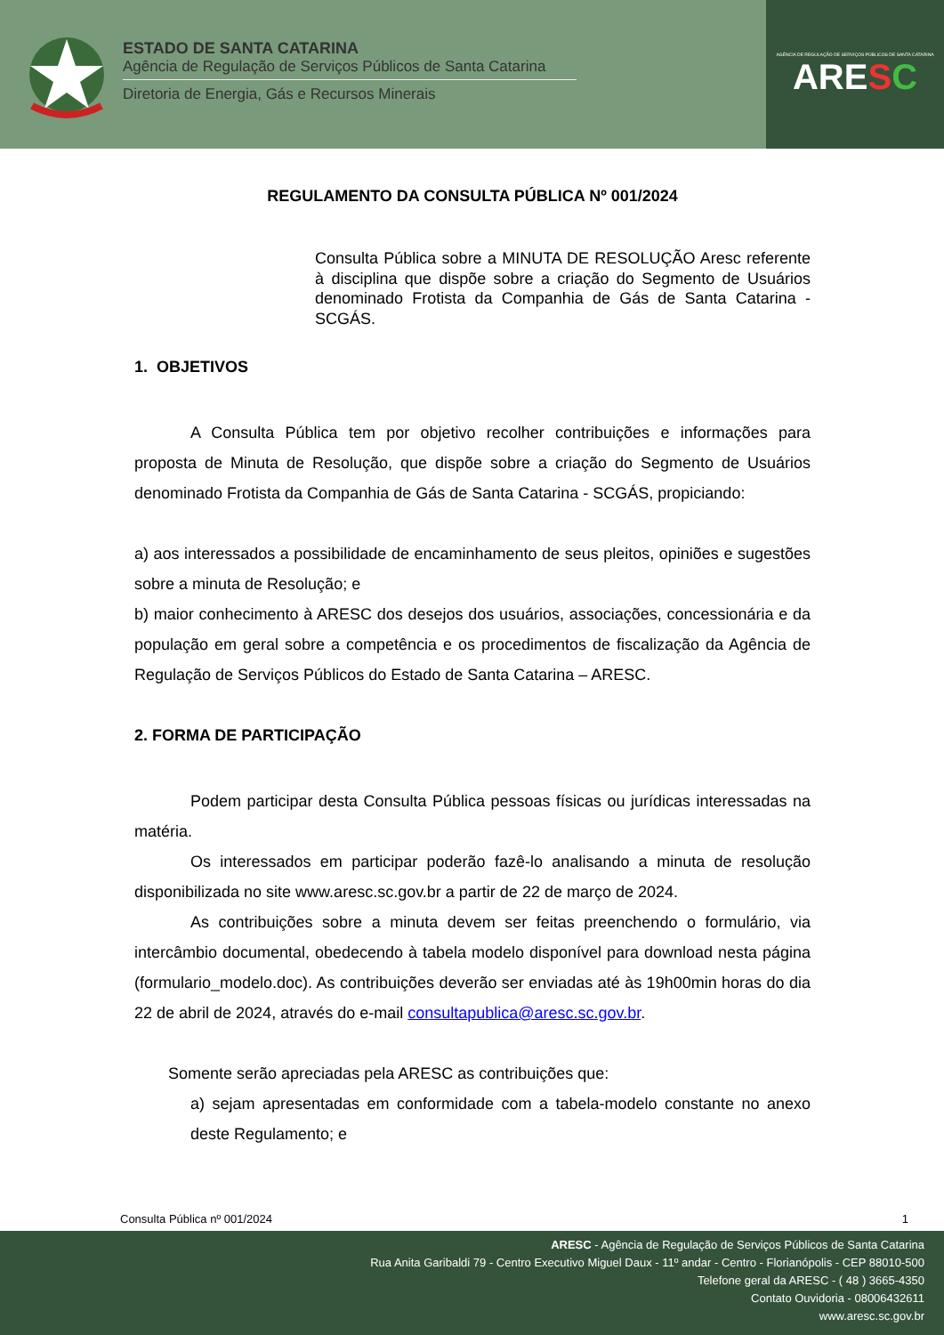ESTADO DE SANTA CATARINA
Agência de Regulação de Serviços Públicos de Santa Catarina
Diretoria de Energia, Gás e Recursos Minerais
AGÊNCIA DE REGULAÇÃO DE SERVIÇOS PÚBLICOS DE SANTA CATARINA
ARESC
REGULAMENTO DA CONSULTA PÚBLICA Nº 001/2024
Consulta Pública sobre a MINUTA DE RESOLUÇÃO Aresc referente à disciplina que dispõe sobre a criação do Segmento de Usuários denominado Frotista da Companhia de Gás de Santa Catarina - SCGÁS.
1. OBJETIVOS
A Consulta Pública tem por objetivo recolher contribuições e informações para proposta de Minuta de Resolução, que dispõe sobre a criação do Segmento de Usuários denominado Frotista da Companhia de Gás de Santa Catarina - SCGÁS, propiciando:
a) aos interessados a possibilidade de encaminhamento de seus pleitos, opiniões e sugestões sobre a minuta de Resolução; e
b) maior conhecimento à ARESC dos desejos dos usuários, associações, concessionária e da população em geral sobre a competência e os procedimentos de fiscalização da Agência de Regulação de Serviços Públicos do Estado de Santa Catarina – ARESC.
2. FORMA DE PARTICIPAÇÃO
Podem participar desta Consulta Pública pessoas físicas ou jurídicas interessadas na matéria.
Os interessados em participar poderão fazê-lo analisando a minuta de resolução disponibilizada no site www.aresc.sc.gov.br a partir de 22 de março de 2024.
As contribuições sobre a minuta devem ser feitas preenchendo o formulário, via intercâmbio documental, obedecendo à tabela modelo disponível para download nesta página (formulario_modelo.doc). As contribuições deverão ser enviadas até às 19h00min horas do dia 22 de abril de 2024, através do e-mail consultapublica@aresc.sc.gov.br.
Somente serão apreciadas pela ARESC as contribuições que:
a) sejam apresentadas em conformidade com a tabela-modelo constante no anexo deste Regulamento; e
Consulta Pública nº 001/2024 1
ARESC - Agência de Regulação de Serviços Públicos de Santa Catarina
Rua Anita Garibaldi 79 - Centro Executivo Miguel Daux - 11º andar - Centro - Florianópolis - CEP 88010-500
Telefone geral da ARESC - ( 48 ) 3665-4350
Contato Ouvidoria - 08006432611
www.aresc.sc.gov.br